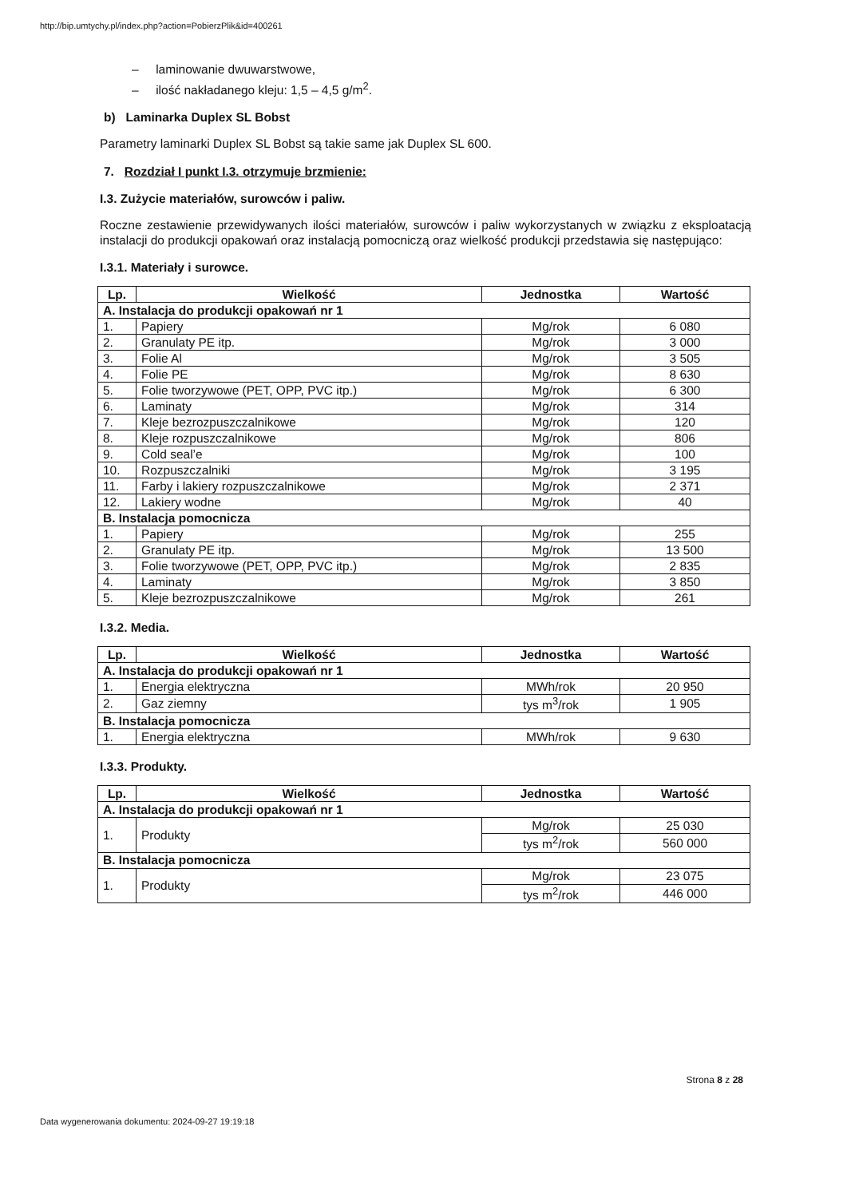http://bip.umtychy.pl/index.php?action=PobierzPlik&id=400261
– laminowanie dwuwarstwowe,
– ilość nakładanego kleju: 1,5 – 4,5 g/m<sup>2</sup>.
b) Laminarka Duplex SL Bobst
Parametry laminarki Duplex SL Bobst są takie same jak Duplex SL 600.
7. Rozdział I punkt I.3. otrzymuje brzmienie:
I.3. Zużycie materiałów, surowców i paliw.
Roczne zestawienie przewidywanych ilości materiałów, surowców i paliw wykorzystanych w związku z eksploatacją instalacji do produkcji opakowań oraz instalacją pomocniczą oraz wielkość produkcji przedstawia się następująco:
I.3.1. Materiały i surowce.
| Lp. | Wielkość | Jednostka | Wartość |
| --- | --- | --- | --- |
| A. Instalacja do produkcji opakowań nr 1 | | | |
| 1. | Papiery | Mg/rok | 6 080 |
| 2. | Granulaty PE itp. | Mg/rok | 3 000 |
| 3. | Folie Al | Mg/rok | 3 505 |
| 4. | Folie PE | Mg/rok | 8 630 |
| 5. | Folie tworzywowe (PET, OPP, PVC itp.) | Mg/rok | 6 300 |
| 6. | Laminaty | Mg/rok | 314 |
| 7. | Kleje bezrozpuszczalnikowe | Mg/rok | 120 |
| 8. | Kleje rozpuszczalnikowe | Mg/rok | 806 |
| 9. | Cold seal’e | Mg/rok | 100 |
| 10. | Rozpuszczalniki | Mg/rok | 3 195 |
| 11. | Farby i lakiery rozpuszczalnikowe | Mg/rok | 2 371 |
| 12. | Lakiery wodne | Mg/rok | 40 |
| B. Instalacja pomocnicza | | | |
| 1. | Papiery | Mg/rok | 255 |
| 2. | Granulaty PE itp. | Mg/rok | 13 500 |
| 3. | Folie tworzywowe (PET, OPP, PVC itp.) | Mg/rok | 2 835 |
| 4. | Laminaty | Mg/rok | 3 850 |
| 5. | Kleje bezrozpuszczalnikowe | Mg/rok | 261 |
I.3.2. Media.
| Lp. | Wielkość | Jednostka | Wartość |
| --- | --- | --- | --- |
| A. Instalacja do produkcji opakowań nr 1 | | | |
| 1. | Energia elektryczna | MWh/rok | 20 950 |
| 2. | Gaz ziemny | tys m<sup>3</sup>/rok | 1 905 |
| B. Instalacja pomocnicza | | | |
| 1. | Energia elektryczna | MWh/rok | 9 630 |
I.3.3. Produkty.
| Lp. | Wielkość | Jednostka | Wartość |
| --- | --- | --- | --- |
| A. Instalacja do produkcji opakowań nr 1 | | | |
| 1. | Produkty | Mg/rok | 25 030 |
| | | tys m<sup>2</sup>/rok | 560 000 |
| B. Instalacja pomocnicza | | | |
| 1. | Produkty | Mg/rok | 23 075 |
| | | tys m<sup>2</sup>/rok | 446 000 |
Strona 8 z 28
Data wygenerowania dokumentu: 2024-09-27 19:19:18